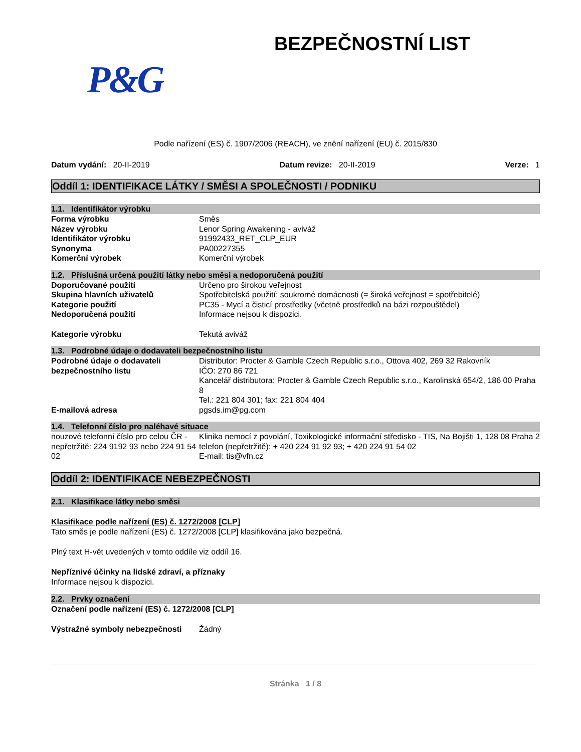BEZPEČNOSTNÍ LIST
P&G
Podle nařízení (ES) č. 1907/2006 (REACH), ve znění nařízení (EU) č. 2015/830
Datum vydání: 20-II-2019 Datum revize: 20-II-2019 Verze: 1
Oddíl 1: IDENTIFIKACE LÁTKY / SMĚSI A SPOLEČNOSTI / PODNIKU
1.1. Identifikátor výrobku
| Forma výrobku | Směs |
| Název výrobku | Lenor Spring Awakening - aviváž |
| Identifikátor výrobku | 91992433_RET_CLP_EUR |
| Synonyma | PA00227355 |
| Komerční výrobek | Komerční výrobek |
1.2. Příslušná určená použití látky nebo směsi a nedoporučená použití
| Doporučované použití | Určeno pro širokou veřejnost |
| Skupina hlavních uživatelů | Spotřebitelská použití: soukromé domácnosti (= široká veřejnost = spotřebitelé) |
| Kategorie použití | PC35 - Mycí a čisticí prostředky (včetně prostředků na bázi rozpouštědel) |
| Nedoporučená použití | Informace nejsou k dispozici. |
| Kategorie výrobku | Tekutá aviváž |
1.3. Podrobné údaje o dodavateli bezpečnostního listu
| Podrobné údaje o dodavateli bezpečnostního listu | Distributor: Procter & Gamble Czech Republic s.r.o., Ottova 402, 269 32 Rakovník IČO: 270 86 721 Kancelář distributora: Procter & Gamble Czech Republic s.r.o., Karolinská 654/2, 186 00 Praha 8 Tel.: 221 804 301; fax: 221 804 404 |
| E-mailová adresa | pgsds.im@pg.com |
1.4. Telefonní číslo pro naléhavé situace
| nouzové telefonní číslo pro celou ČR - nepřetržitě: 224 9192 93 nebo 224 91 54 02 | Klinika nemocí z povolání, Toxikologické informační středisko - TIS, Na Bojišti 1, 128 08 Praha 2 telefon (nepřetržitě): + 420 224 91 92 93; + 420 224 91 54 02 E-mail: tis@vfn.cz |
Oddíl 2: IDENTIFIKACE NEBEZPEČNOSTI
2.1. Klasifikace látky nebo směsi
Klasifikace podle nařízení (ES) č. 1272/2008 [CLP]
Tato směs je podle nařízení (ES) č. 1272/2008 [CLP] klasifikována jako bezpečná.
Plný text H-vět uvedených v tomto oddíle viz oddíl 16.
Nepříznivé účinky na lidské zdraví, a příznaky
Informace nejsou k dispozici.
2.2. Prvky označení
Označení podle nařízení (ES) č. 1272/2008 [CLP]
| Výstražné symboly nebezpečnosti | Žádný |
Stránka 1 / 8